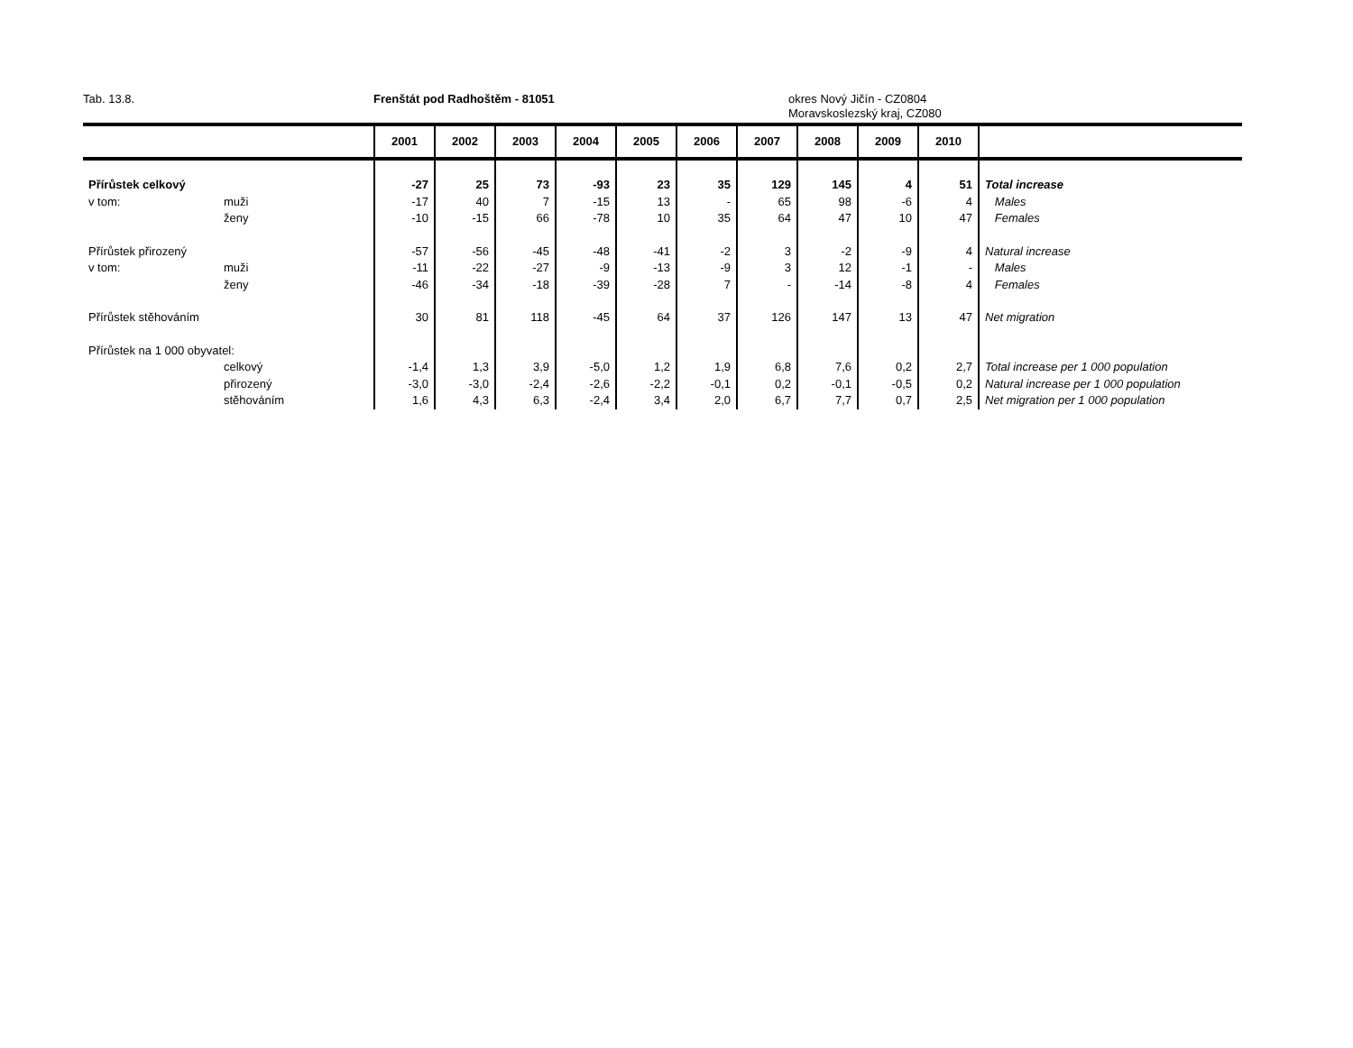Tab. 13.8. Frenštát pod Radhoštěm - 81051 okres Nový Jičín - CZ0804
Moravskoslezský kraj, CZ080
| | | 2001 | 2002 | 2003 | 2004 | 2005 | 2006 | 2007 | 2008 | 2009 | 2010 | |
| --- | --- | --- | --- | --- | --- | --- | --- | --- | --- | --- | --- | --- |
| Přírůstek celkový | | -27 | 25 | 73 | -93 | 23 | 35 | 129 | 145 | 4 | 51 | Total increase |
| v tom: | muži | -17 | 40 | 7 | -15 | 13 | - | 65 | 98 | -6 | 4 | Males |
| | ženy | -10 | -15 | 66 | -78 | 10 | 35 | 64 | 47 | 10 | 47 | Females |
| Přírůstek přirozený | | -57 | -56 | -45 | -48 | -41 | -2 | 3 | -2 | -9 | 4 | Natural increase |
| v tom: | muži | -11 | -22 | -27 | -9 | -13 | -9 | 3 | 12 | -1 | - | Males |
| | ženy | -46 | -34 | -18 | -39 | -28 | 7 | - | -14 | -8 | 4 | Females |
| Přírůstek stěhováním | | 30 | 81 | 118 | -45 | 64 | 37 | 126 | 147 | 13 | 47 | Net migration |
| Přírůstek na 1 000 obyvatel: | | | | | | | | | | | | |
| | celkový | -1,4 | 1,3 | 3,9 | -5,0 | 1,2 | 1,9 | 6,8 | 7,6 | 0,2 | 2,7 | Total increase per 1 000 population |
| | přirozený | -3,0 | -3,0 | -2,4 | -2,6 | -2,2 | -0,1 | 0,2 | -0,1 | -0,5 | 0,2 | Natural increase per 1 000 population |
| | stěhováním | 1,6 | 4,3 | 6,3 | -2,4 | 3,4 | 2,0 | 6,7 | 7,7 | 0,7 | 2,5 | Net migration per 1 000 population |